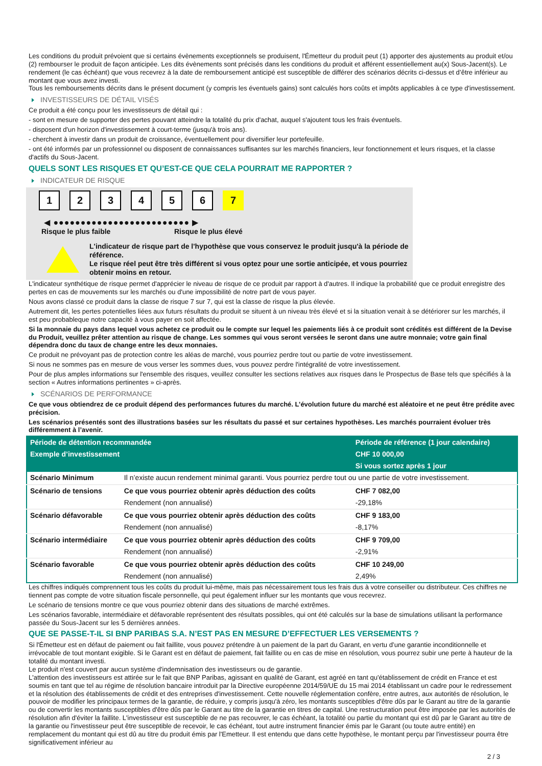Les conditions du produit prévoient que si certains évènements exceptionnels se produisent, l'Émetteur du produit peut (1) apporter des ajustements au produit et/ou (2) rembourser le produit de façon anticipée. Les dits évènements sont précisés dans les conditions du produit et afférent essentiellement au(x) Sous-Jacent(s). Le rendement (le cas échéant) que vous recevrez à la date de remboursement anticipé est susceptible de différer des scénarios décrits ci-dessus et d’être inférieur au montant que vous avez investi.
Tous les remboursements décrits dans le présent document (y compris les éventuels gains) sont calculés hors coûts et impôts applicables à ce type d'investissement.
INVESTISSEURS DE DÉTAIL VISÉS
Ce produit a été conçu pour les investisseurs de détail qui :
- sont en mesure de supporter des pertes pouvant atteindre la totalité du prix d'achat, auquel s'ajoutent tous les frais éventuels.
- disposent d'un horizon d'investissement à court-terme (jusqu'à trois ans).
- cherchent à investir dans un produit de croissance, éventuellement pour diversifier leur portefeuille.
- ont été informés par un professionnel ou disposent de connaissances suffisantes sur les marchés financiers, leur fonctionnement et leurs risques, et la classe d'actifs du Sous-Jacent.
QUELS SONT LES RISQUES ET QU’EST-CE QUE CELA POURRAIT ME RAPPORTER ?
INDICATEUR DE RISQUE
1 2 3 4 5 6 7
◀ ●●●●●●●●●●●●●●●●●●●●●●●●● ▶
Risque le plus faible Risque le plus élevé
L'indicateur de risque part de l'hypothèse que vous conservez le produit jusqu'à la période de référence.
Le risque réel peut être très différent si vous optez pour une sortie anticipée, et vous pourriez obtenir moins en retour.
L'indicateur synthétique de risque permet d'apprécier le niveau de risque de ce produit par rapport à d'autres. Il indique la probabilité que ce produit enregistre des pertes en cas de mouvements sur les marchés ou d'une impossibilité de notre part de vous payer.
Nous avons classé ce produit dans la classe de risque 7 sur 7, qui est la classe de risque la plus élevée.
Autrement dit, les pertes potentielles liées aux futurs résultats du produit se situent à un niveau très élevé et si la situation venait à se détériorer sur les marchés, il est peu probableque notre capacité à vous payer en soit affectée.
Si la monnaie du pays dans lequel vous achetez ce produit ou le compte sur lequel les paiements liés à ce produit sont crédités est différent de la Devise du Produit, veuillez prêter attention au risque de change. Les sommes qui vous seront versées le seront dans une autre monnaie; votre gain final dépendra donc du taux de change entre les deux monnaies.
Ce produit ne prévoyant pas de protection contre les aléas de marché, vous pourriez perdre tout ou partie de votre investissement.
Si nous ne sommes pas en mesure de vous verser les sommes dues, vous pouvez perdre l'intégralité de votre investissement.
Pour de plus amples informations sur l'ensemble des risques, veuillez consulter les sections relatives aux risques dans le Prospectus de Base tels que spécifiés à la section « Autres informations pertinentes » ci-après.
SCÉNARIOS DE PERFORMANCE
Ce que vous obtiendrez de ce produit dépend des performances futures du marché. L’évolution future du marché est aléatoire et ne peut être prédite avec précision.
Les scénarios présentés sont des illustrations basées sur les résultats du passé et sur certaines hypothèses. Les marchés pourraient évoluer très différemment à l’avenir.
| Période de détention recommandée | | Période de référence (1 jour calendaire) |
| Exemple d’investissement | | CHF 10 000,00 |
| | | Si vous sortez après 1 jour |
| Scénario Minimum | Il n’existe aucun rendement minimal garanti. Vous pourriez perdre tout ou une partie de votre investissement. | |
| Scénario de tensions | Ce que vous pourriez obtenir après déduction des coûts | CHF 7 082,00 |
| | Rendement (non annualisé) | -29,18% |
| Scénario défavorable | Ce que vous pourriez obtenir après déduction des coûts | CHF 9 183,00 |
| | Rendement (non annualisé) | -8,17% |
| Scénario intermédiaire | Ce que vous pourriez obtenir après déduction des coûts | CHF 9 709,00 |
| | Rendement (non annualisé) | -2,91% |
| Scénario favorable | Ce que vous pourriez obtenir après déduction des coûts | CHF 10 249,00 |
| | Rendement (non annualisé) | 2,49% |
Les chiffres indiqués comprennent tous les coûts du produit lui-même, mais pas nécessairement tous les frais dus à votre conseiller ou distributeur. Ces chiffres ne tiennent pas compte de votre situation fiscale personnelle, qui peut également influer sur les montants que vous recevrez.
Le scénario de tensions montre ce que vous pourriez obtenir dans des situations de marché extrêmes.
Les scénarios favorable, intermédiaire et défavorable représentent des résultats possibles, qui ont été calculés sur la base de simulations utilisant la performance passée du Sous-Jacent sur les 5 dernières années.
QUE SE PASSE-T-IL SI BNP PARIBAS S.A. N’EST PAS EN MESURE D’EFFECTUER LES VERSEMENTS ?
Si l'Émetteur est en défaut de paiement ou fait faillite, vous pouvez prétendre à un paiement de la part du Garant, en vertu d’une garantie inconditionnelle et irrévocable de tout montant exigible. Si le Garant est en défaut de paiement, fait faillite ou en cas de mise en résolution, vous pourrez subir une perte à hauteur de la totalité du montant investi.
Le produit n'est couvert par aucun système d'indemnisation des investisseurs ou de garantie.
L'attention des investisseurs est attirée sur le fait que BNP Paribas, agissant en qualité de Garant, est agréé en tant qu'établissement de crédit en France et est soumis en tant que tel au régime de résolution bancaire introduit par la Directive européenne 2014/59/UE du 15 mai 2014 établissant un cadre pour le redressement et la résolution des établissements de crédit et des entreprises d'investissement. Cette nouvelle réglementation confère, entre autres, aux autorités de résolution, le pouvoir de modifier les principaux termes de la garantie, de réduire, y compris jusqu'à zéro, les montants susceptibles d'être dûs par le Garant au titre de la garantie ou de convertir les montants susceptibles d'être dûs par le Garant au titre de la garantie en titres de capital. Une restructuration peut être imposée par les autorités de résolution afin d'éviter la faillite. L'investisseur est susceptible de ne pas recouvrer, le cas échéant, la totalité ou partie du montant qui est dû par le Garant au titre de la garantie ou l'investisseur peut être susceptible de recevoir, le cas échéant, tout autre instrument financier émis par le Garant (ou toute autre entité) en remplacement du montant qui est dû au titre du produit émis par l'Emetteur. Il est entendu que dans cette hypothèse, le montant perçu par l'investisseur pourra être significativement inférieur au
2 / 3